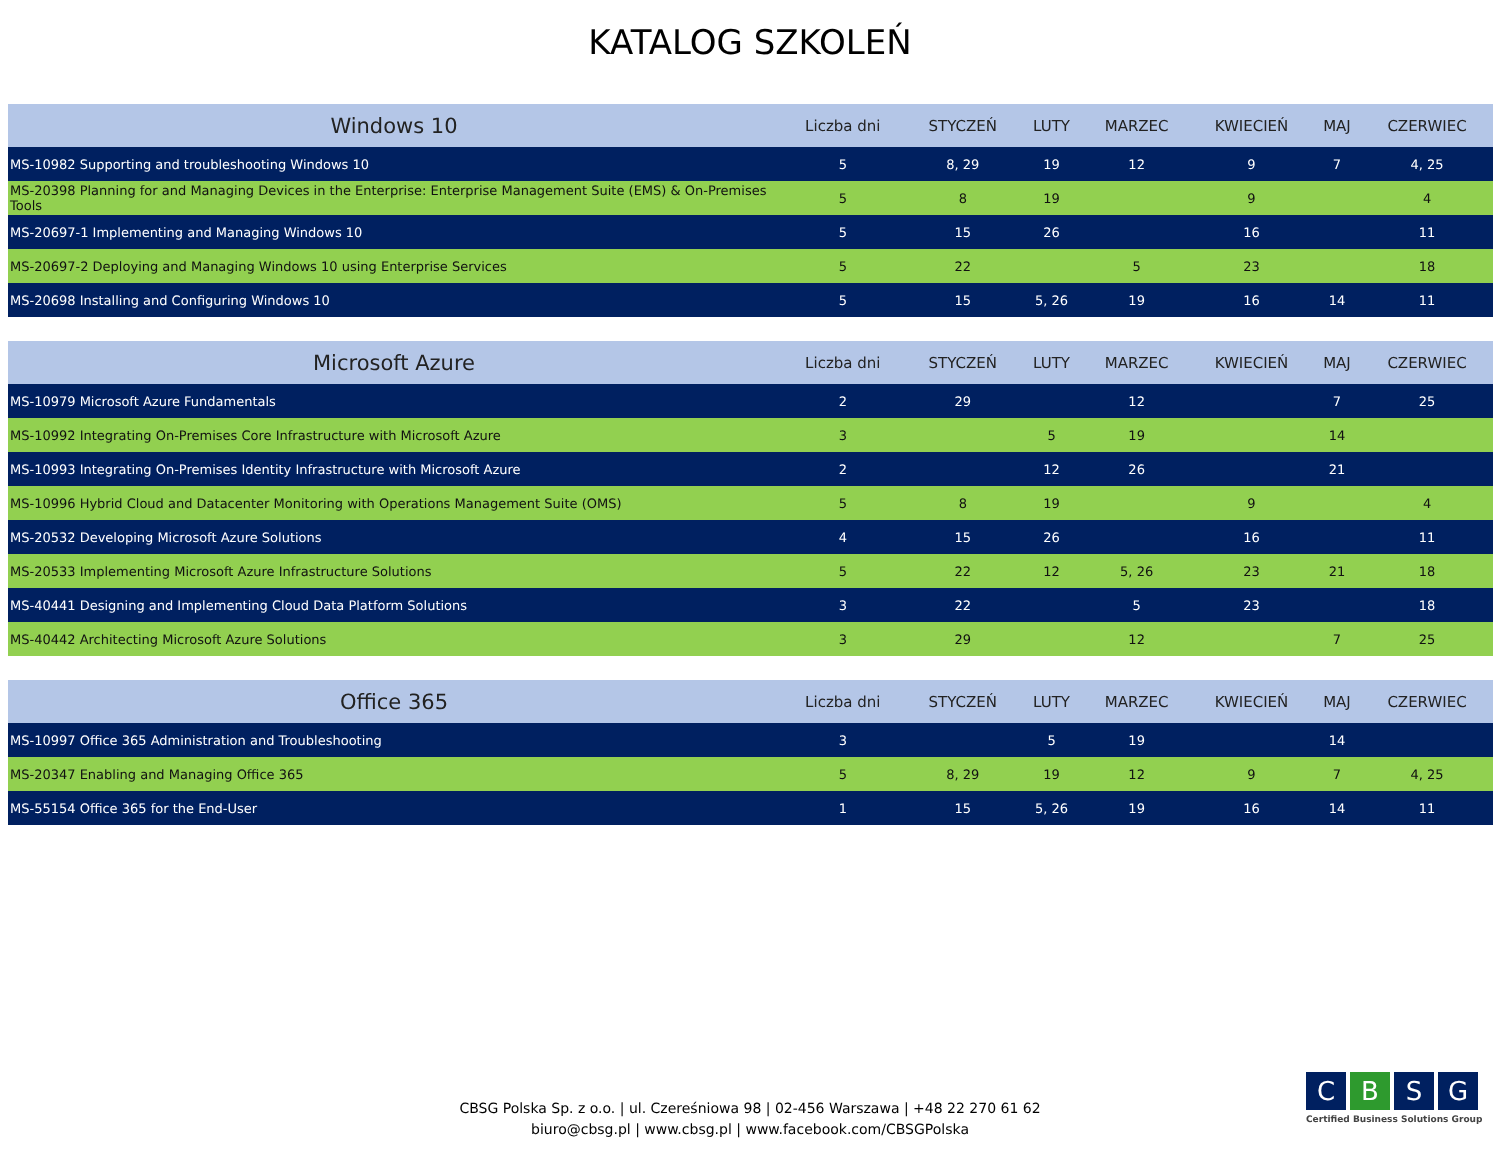KATALOG SZKOLEŃ
| Windows 10 | Liczba dni | STYCZEŃ | LUTY | MARZEC | KWIECIEŃ | MAJ | CZERWIEC |
| --- | --- | --- | --- | --- | --- | --- | --- |
| MS-10982 Supporting and troubleshooting Windows 10 | 5 | 8, 29 | 19 | 12 | 9 | 7 | 4, 25 |
| MS-20398 Planning for and Managing Devices in the Enterprise: Enterprise Management Suite (EMS) & On-Premises Tools | 5 | 8 | 19 | | 9 | | 4 |
| MS-20697-1 Implementing and Managing Windows 10 | 5 | 15 | 26 | | 16 | | 11 |
| MS-20697-2 Deploying and Managing Windows 10 using Enterprise Services | 5 | 22 | | 5 | 23 | | 18 |
| MS-20698 Installing and Configuring Windows 10 | 5 | 15 | 5, 26 | 19 | 16 | 14 | 11 |
| Microsoft Azure | Liczba dni | STYCZEŃ | LUTY | MARZEC | KWIECIEŃ | MAJ | CZERWIEC |
| --- | --- | --- | --- | --- | --- | --- | --- |
| MS-10979 Microsoft Azure Fundamentals | 2 | 29 | | 12 | | 7 | 25 |
| MS-10992 Integrating On-Premises Core Infrastructure with Microsoft Azure | 3 | | 5 | 19 | | 14 | |
| MS-10993 Integrating On-Premises Identity Infrastructure with Microsoft Azure | 2 | | 12 | 26 | | 21 | |
| MS-10996 Hybrid Cloud and Datacenter Monitoring with Operations Management Suite (OMS) | 5 | 8 | 19 | | 9 | | 4 |
| MS-20532 Developing Microsoft Azure Solutions | 4 | 15 | 26 | | 16 | | 11 |
| MS-20533 Implementing Microsoft Azure Infrastructure Solutions | 5 | 22 | 12 | 5, 26 | 23 | 21 | 18 |
| MS-40441 Designing and Implementing Cloud Data Platform Solutions | 3 | 22 | | 5 | 23 | | 18 |
| MS-40442 Architecting Microsoft Azure Solutions | 3 | 29 | | 12 | | 7 | 25 |
| Office 365 | Liczba dni | STYCZEŃ | LUTY | MARZEC | KWIECIEŃ | MAJ | CZERWIEC |
| --- | --- | --- | --- | --- | --- | --- | --- |
| MS-10997 Office 365 Administration and Troubleshooting | 3 | | 5 | 19 | | 14 | |
| MS-20347 Enabling and Managing Office 365 | 5 | 8, 29 | 19 | 12 | 9 | 7 | 4, 25 |
| MS-55154 Office 365 for the End-User | 1 | 15 | 5, 26 | 19 | 16 | 14 | 11 |
CBSG Polska Sp. z o.o. | ul. Czereśniowa 98 | 02-456 Warszawa | +48 22 270 61 62
biuro@cbsg.pl | www.cbsg.pl | www.facebook.com/CBSGPolska
CBSG
Certified Business Solutions Group